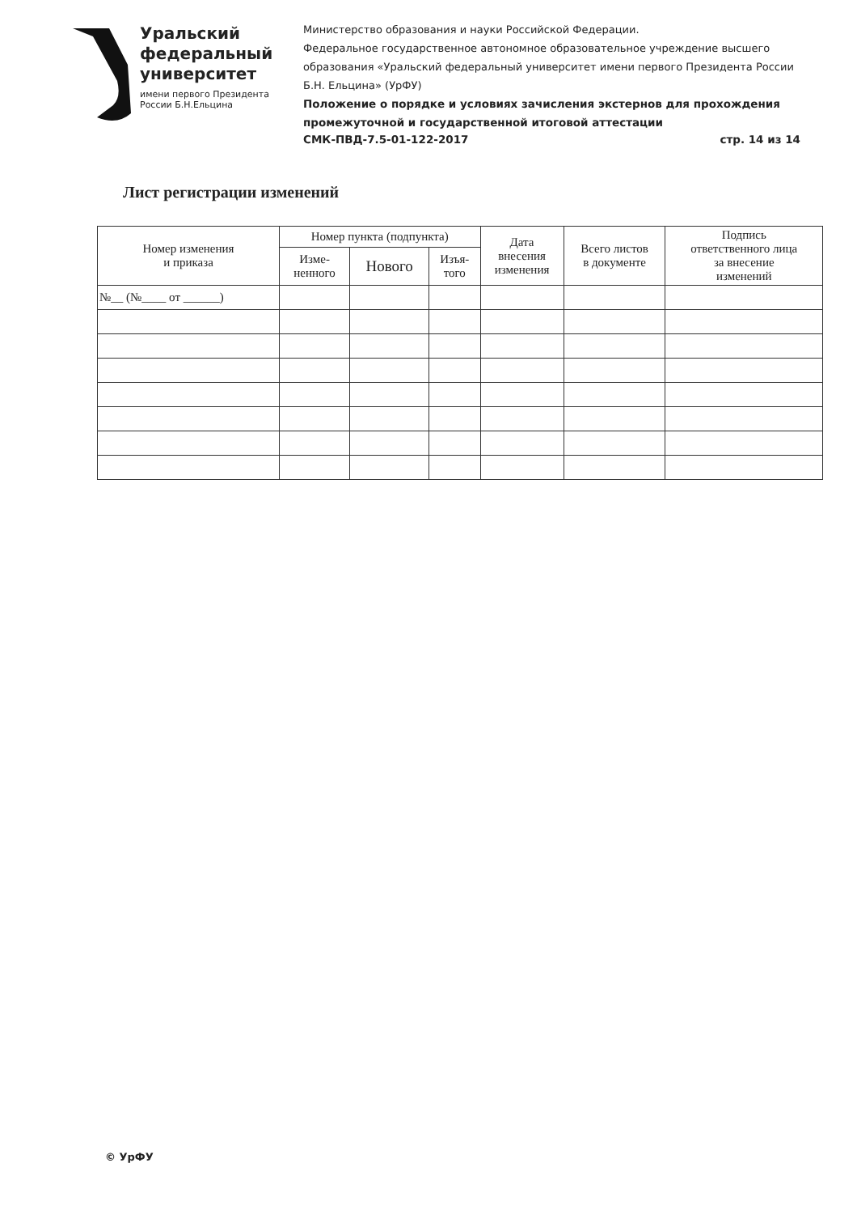Уральский
федеральный
университет
имени первого Президента
России Б.Н.Ельцина
Министерство образования и науки Российской Федерации.
Федеральное государственное автономное образовательное учреждение высшего образования «Уральский федеральный университет имени первого Президента России Б.Н. Ельцина» (УрФУ)
Положение о порядке и условиях зачисления экстернов для прохождения промежуточной и государственной итоговой аттестации
СМК-ПВД-7.5-01-122-2017 стр. 14 из 14
Лист регистрации изменений
| Номер изменения и приказа | Номер пункта (подпункта) | | | Дата внесения изменения | Всего листов в документе | Подпись ответственного лица за внесение изменений |
| --- | --- | --- | --- | --- | --- | --- |
| | Изме- ненного | Нового | Изъя- того | | | |
| №__ (№____ от ______) | | | | | | |
© УрФУ